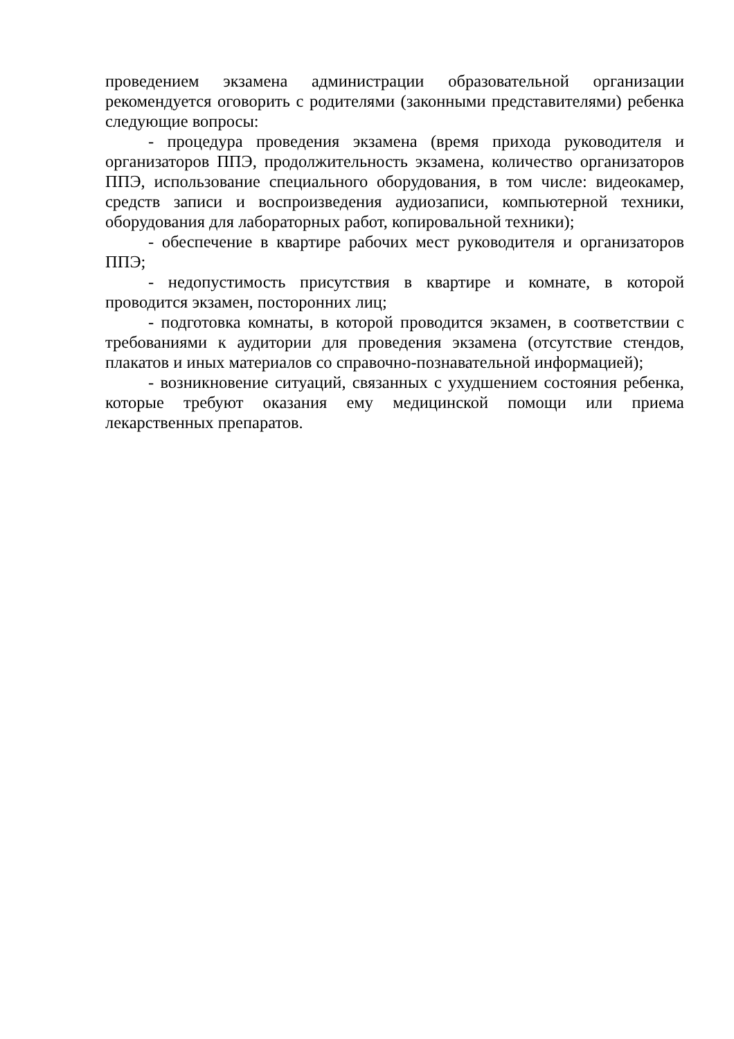проведением экзамена администрации образовательной организации рекомендуется оговорить с родителями (законными представителями) ребенка следующие вопросы:
- процедура проведения экзамена (время прихода руководителя и организаторов ППЭ, продолжительность экзамена, количество организаторов ППЭ, использование специального оборудования, в том числе: видеокамер, средств записи и воспроизведения аудиозаписи, компьютерной техники, оборудования для лабораторных работ, копировальной техники);
- обеспечение в квартире рабочих мест руководителя и организаторов ППЭ;
- недопустимость присутствия в квартире и комнате, в которой проводится экзамен, посторонних лиц;
- подготовка комнаты, в которой проводится экзамен, в соответствии с требованиями к аудитории для проведения экзамена (отсутствие стендов, плакатов и иных материалов со справочно-познавательной информацией);
- возникновение ситуаций, связанных с ухудшением состояния ребенка, которые требуют оказания ему медицинской помощи или приема лекарственных препаратов.